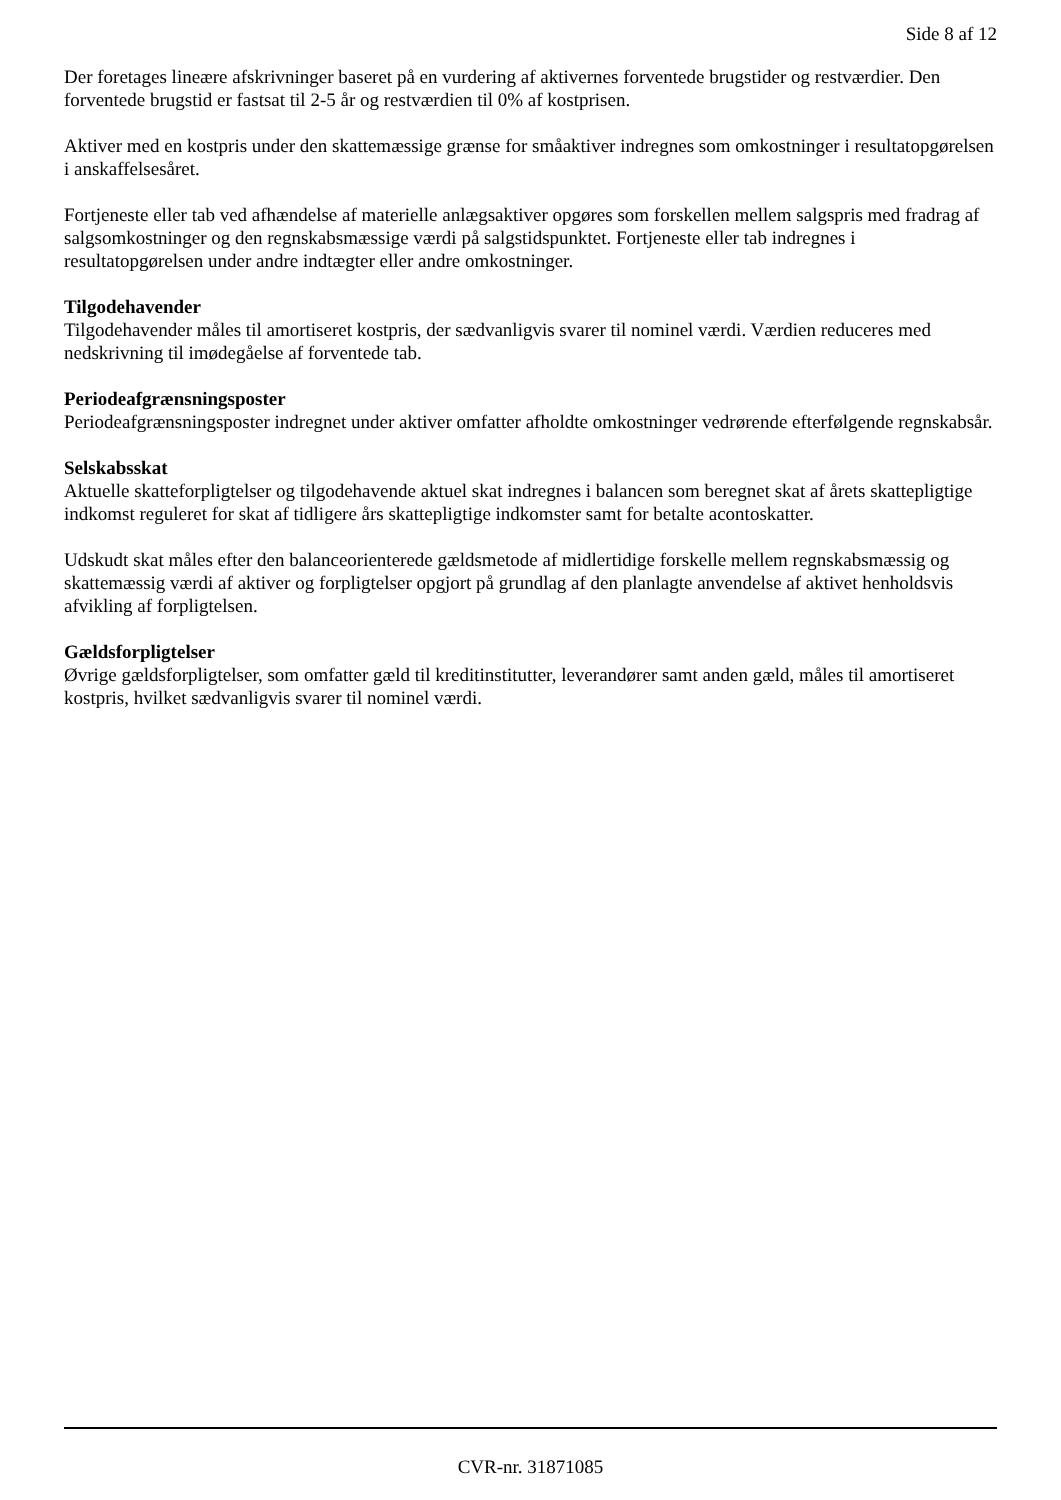Side 8 af 12
Der foretages lineære afskrivninger baseret på en vurdering af aktivernes forventede brugstider og restværdier. Den forventede brugstid er fastsat til 2-5 år og restværdien til 0% af kostprisen.
Aktiver med en kostpris under den skattemæssige grænse for småaktiver indregnes som omkostninger i resultatopgørelsen i anskaffelsesåret.
Fortjeneste eller tab ved afhændelse af materielle anlægsaktiver opgøres som forskellen mellem salgspris med fradrag af salgsomkostninger og den regnskabsmæssige værdi på salgstidspunktet. Fortjeneste eller tab indregnes i resultatopgørelsen under andre indtægter eller andre omkostninger.
Tilgodehavender
Tilgodehavender måles til amortiseret kostpris, der sædvanligvis svarer til nominel værdi. Værdien reduceres med nedskrivning til imødegåelse af forventede tab.
Periodeafgrænsningsposter
Periodeafgrænsningsposter indregnet under aktiver omfatter afholdte omkostninger vedrørende efterfølgende regnskabsår.
Selskabsskat
Aktuelle skatteforpligtelser og tilgodehavende aktuel skat indregnes i balancen som beregnet skat af årets skattepligtige indkomst reguleret for skat af tidligere års skattepligtige indkomster samt for betalte acontoskatter.
Udskudt skat måles efter den balanceorienterede gældsmetode af midlertidige forskelle mellem regnskabsmæssig og skattemæssig værdi af aktiver og forpligtelser opgjort på grundlag af den planlagte anvendelse af aktivet henholdsvis afvikling af forpligtelsen.
Gældsforpligtelser
Øvrige gældsforpligtelser, som omfatter gæld til kreditinstitutter, leverandører samt anden gæld, måles til amortiseret kostpris, hvilket sædvanligvis svarer til nominel værdi.
CVR-nr. 31871085